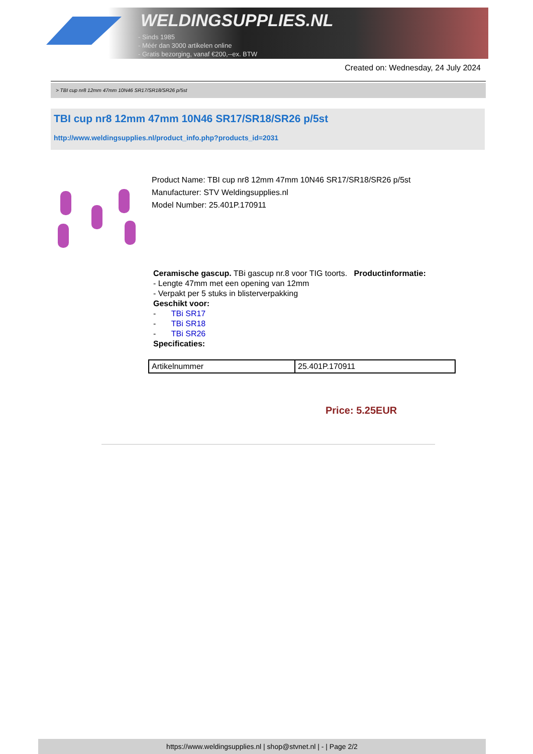WELDINGSUPPLIES.NL
- Sinds 1985
- Méér dan 3000 artikelen online
- Gratis bezorging, vanaf €200,--ex. BTW
Created on: Wednesday, 24 July 2024
> TBI cup nr8 12mm 47mm 10N46 SR17/SR18/SR26 p/5st
TBI cup nr8 12mm 47mm 10N46 SR17/SR18/SR26 p/5st
http://www.weldingsupplies.nl/product_info.php?products_id=2031
Product Name: TBI cup nr8 12mm 47mm 10N46 SR17/SR18/SR26 p/5st
Manufacturer: STV Weldingsupplies.nl
Model Number: 25.401P.170911
Ceramische gascup. TBi gascup nr.8 voor TIG toorts. Productinformatie:
- Lengte 47mm met een opening van 12mm
- Verpakt per 5 stuks in blisterverpakking
Geschikt voor:
- TBi SR17
- TBi SR18
- TBi SR26
Specificaties:
| Artikelnummer | 25.401P.170911 |
Price: 5.25EUR
https://www.weldingsupplies.nl | shop@stvnet.nl | - | Page 2/2